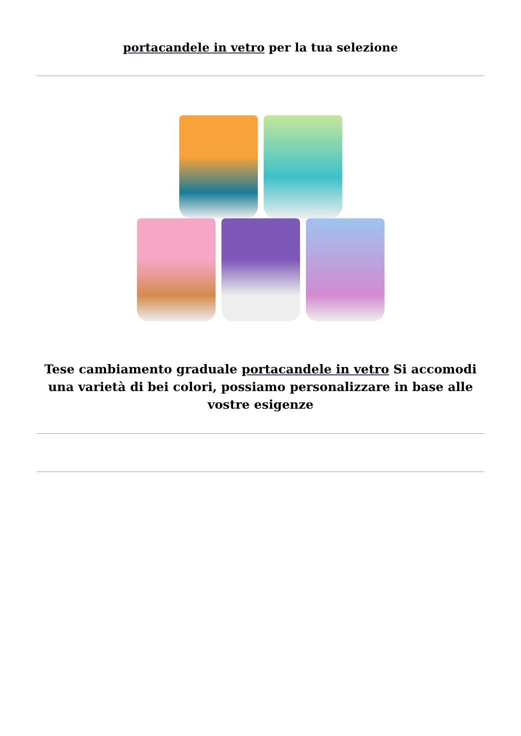portacandele in vetro per la tua selezione
Tese cambiamento graduale portacandele in vetro Si accomodi una varietà di bei colori, possiamo personalizzare in base alle vostre esigenze